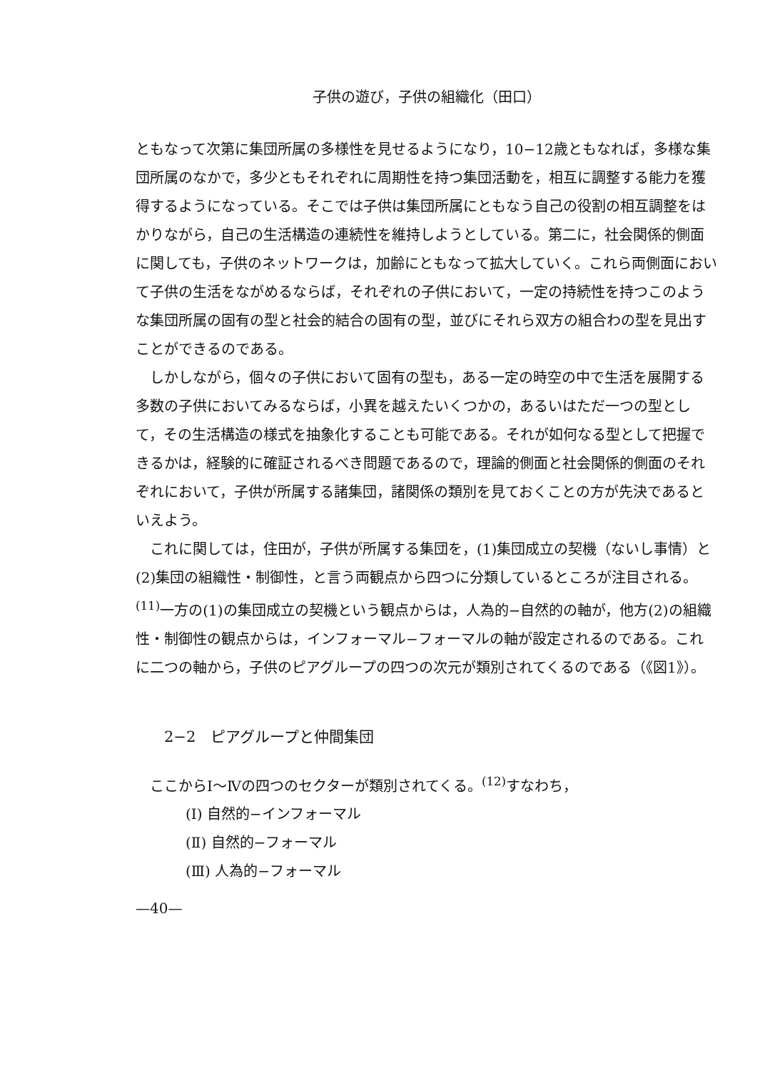子供の遊び，子供の組織化（田口）
ともなって次第に集団所属の多様性を見せるようになり，10−12歳ともなれば，多様な集団所属のなかで，多少ともそれぞれに周期性を持つ集団活動を，相互に調整する能力を獲得するようになっている。そこでは子供は集団所属にともなう自己の役割の相互調整をはかりながら，自己の生活構造の連続性を維持しようとしている。第二に，社会関係的側面に関しても，子供のネットワークは，加齢にともなって拡大していく。これら両側面において子供の生活をながめるならば，それぞれの子供において，一定の持続性を持つこのような集団所属の固有の型と社会的結合の固有の型，並びにそれら双方の組合わの型を見出すことができるのである。
しかしながら，個々の子供において固有の型も，ある一定の時空の中で生活を展開する多数の子供においてみるならば，小異を越えたいくつかの，あるいはただ一つの型として，その生活構造の様式を抽象化することも可能である。それが如何なる型として把握できるかは，経験的に確証されるべき問題であるので，理論的側面と社会関係的側面のそれぞれにおいて，子供が所属する諸集団，諸関係の類別を見ておくことの方が先決であるといえよう。
これに関しては，住田が，子供が所属する集団を，(1)集団成立の契機（ないし事情）と(2)集団の組織性・制御性，と言う両観点から四つに分類しているところが注目される。<sup>(11)</sup>一方の(1)の集団成立の契機という観点からは，人為的−自然的の軸が，他方(2)の組織性・制御性の観点からは，インフォーマル−フォーマルの軸が設定されるのである。これに二つの軸から，子供のピアグループの四つの次元が類別されてくるのである（《図1》）。
2−2　ピアグループと仲間集団
ここからⅠ〜Ⅳの四つのセクターが類別されてくる。<sup>(12)</sup>すなわち，
(Ⅰ) 自然的−インフォーマル
(Ⅱ) 自然的−フォーマル
(Ⅲ) 人為的−フォーマル
—40—